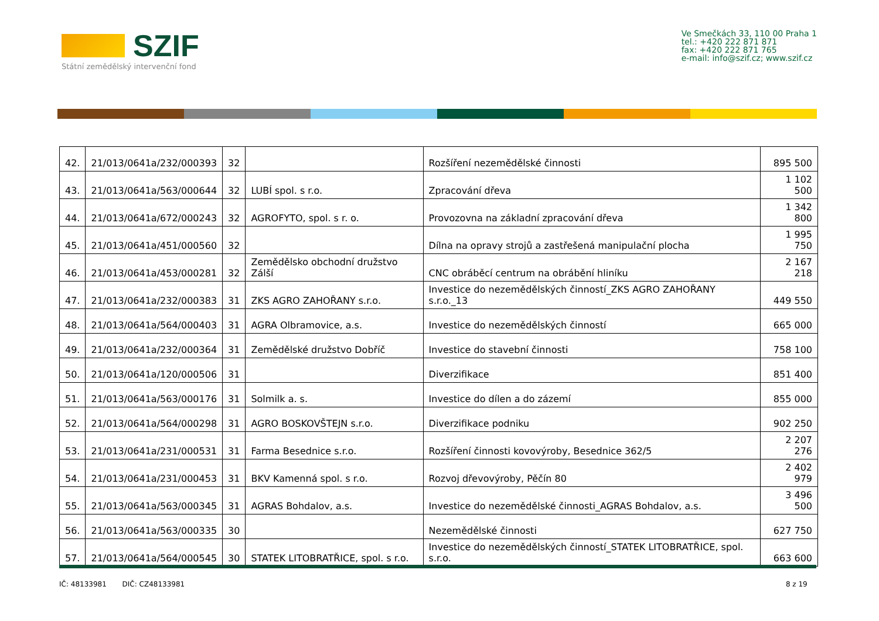SZIF
Státní zemědělský intervenční fond
Ve Smečkách 33, 110 00 Praha 1
tel.: +420 222 871 871
fax: +420 222 871 765
e-mail: info@szif.cz; www.szif.cz
| 42. | 21/013/0641a/232/000393 | 32 | | Rozšíření nezemědělské činnosti | 895 500 |
| 43. | 21/013/0641a/563/000644 | 32 | LUBÍ spol. s r.o. | Zpracování dřeva | 1 102 500 |
| 44. | 21/013/0641a/672/000243 | 32 | AGROFYTO, spol. s r. o. | Provozovna na základní zpracování dřeva | 1 342 800 |
| 45. | 21/013/0641a/451/000560 | 32 | | Dílna na opravy strojů a zastřešená manipulační plocha | 1 995 750 |
| 46. | 21/013/0641a/453/000281 | 32 | Zemědělsko obchodní družstvo Zálší | CNC obráběcí centrum na obrábění hliníku | 2 167 218 |
| 47. | 21/013/0641a/232/000383 | 31 | ZKS AGRO ZAHOŘANY s.r.o. | Investice do nezemědělských činností_ZKS AGRO ZAHOŘANY s.r.o._13 | 449 550 |
| 48. | 21/013/0641a/564/000403 | 31 | AGRA Olbramovice, a.s. | Investice do nezemědělských činností | 665 000 |
| 49. | 21/013/0641a/232/000364 | 31 | Zemědělské družstvo Dobříč | Investice do stavební činnosti | 758 100 |
| 50. | 21/013/0641a/120/000506 | 31 | | Diverzifikace | 851 400 |
| 51. | 21/013/0641a/563/000176 | 31 | Solmilk a. s. | Investice do dílen a do zázemí | 855 000 |
| 52. | 21/013/0641a/564/000298 | 31 | AGRO BOSKOVŠTEJN s.r.o. | Diverzifikace podniku | 902 250 |
| 53. | 21/013/0641a/231/000531 | 31 | Farma Besednice s.r.o. | Rozšíření činnosti kovovýroby, Besednice 362/5 | 2 207 276 |
| 54. | 21/013/0641a/231/000453 | 31 | BKV Kamenná spol. s r.o. | Rozvoj dřevovýroby, Pěčín 80 | 2 402 979 |
| 55. | 21/013/0641a/563/000345 | 31 | AGRAS Bohdalov, a.s. | Investice do nezemědělské činnosti_AGRAS Bohdalov, a.s. | 3 496 500 |
| 56. | 21/013/0641a/563/000335 | 30 | | Nezemědělské činnosti | 627 750 |
| 57. | 21/013/0641a/564/000545 | 30 | STATEK LITOBRATŘICE, spol. s r.o. | Investice do nezemědělských činností_STATEK LITOBRATŘICE, spol. s.r.o. | 663 600 |
IČ: 48133981 DIČ: CZ48133981 8 z 19